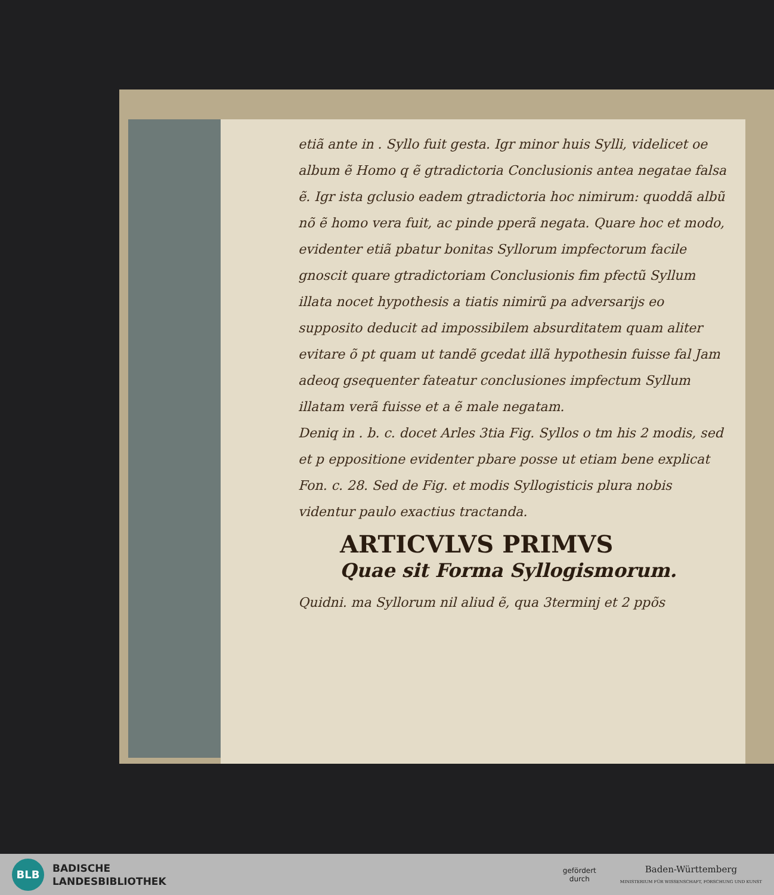etiã ante in . Syllo fuit gesta. Igr minor huis Sylli, videlicet oe album ẽ Homo q ẽ gtradictoria Conclusionis antea negatae falsa ẽ. Igr ista gclusio eadem gtradictoria hoc nimirum: quoddã albũ nõ ẽ homo vera fuit, ac pinde pperã negata. Quare hoc et modo, evidenter etiã pbatur bonitas Syllorum impfectorum facile gnoscit quare gtradictoriam Conclusionis fim pfectũ Syllum illata nocet hypothesis a tiatis nimirũ pa adversarijs eo supposito deducit ad impossibilem absurditatem quam aliter evitare õ pt quam ut tandẽ gcedat illã hypothesin fuisse fal Jam adeoq gsequenter fateatur conclusiones impfectum Syllum illatam verã fuisse et a ẽ male negatam.
Deniq in . b. c. docet Arles 3tia Fig. Syllos o tm his 2 modis, sed et p eppositione evidenter pbare posse ut etiam bene explicat Fon. c. 28. Sed de Fig. et modis Syllogisticis plura nobis videntur paulo exactius tractanda.
ARTICVLVS PRIMVS
Quae sit Forma Syllogismorum.
Quidni. ma Syllorum nil aliud ẽ, qua 3terminj et 2 ppõs
BLB
BADISCHE
LANDESBIBLIOTHEK
gefördert
durch
Baden-Württemberg
MINISTERIUM FÜR WISSENSCHAFT, FORSCHUNG UND KUNST